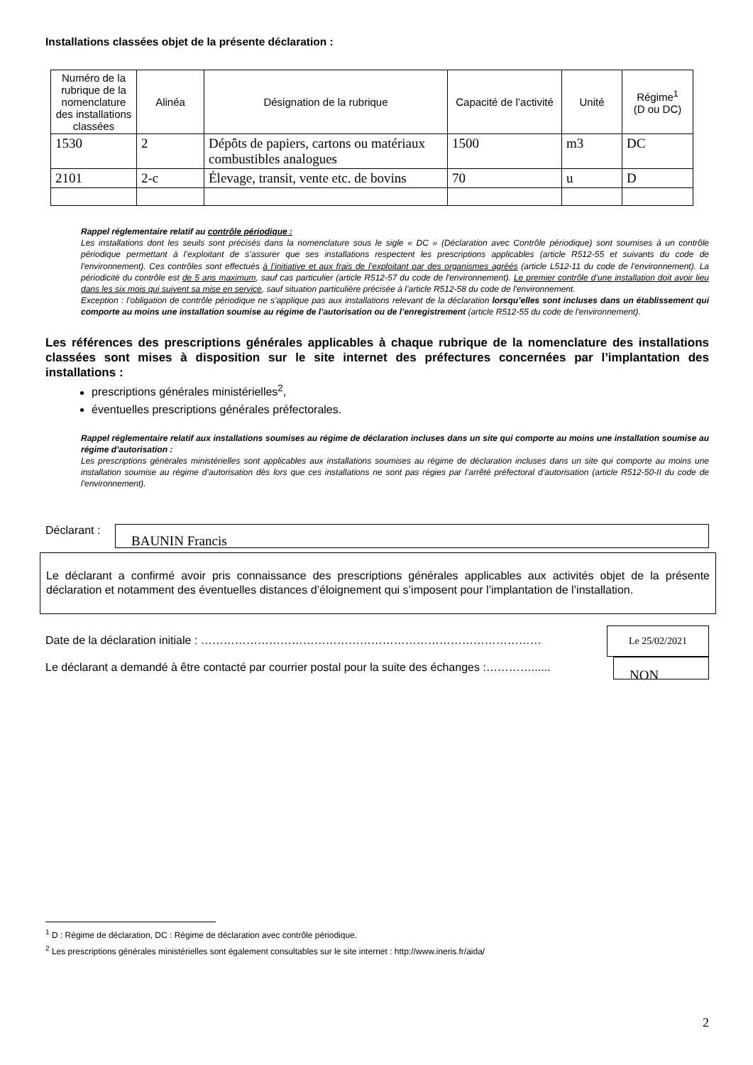Installations classées objet de la présente déclaration :
| Numéro de la rubrique de la nomenclature des installations classées | Alinéa | Désignation de la rubrique | Capacité de l’activité | Unité | Régime<sup>1</sup> (D ou DC) |
| --- | --- | --- | --- | --- | --- |
| 1530 | 2 | Dépôts de papiers, cartons ou matériaux combustibles analogues | 1500 | m3 | DC |
| 2101 | 2-c | Élevage, transit, vente etc. de bovins | 70 | u | D |
Rappel réglementaire relatif au contrôle périodique :
Les installations dont les seuils sont précisés dans la nomenclature sous le sigle « DC » (Déclaration avec Contrôle périodique) sont soumises à un contrôle périodique permettant à l’exploitant de s’assurer que ses installations respectent les prescriptions applicables (article R512-55 et suivants du code de l'environnement). Ces contrôles sont effectués à l’initiative et aux frais de l’exploitant par des organismes agréés (article L512-11 du code de l'environnement). La périodicité du contrôle est de 5 ans maximum, sauf cas particulier (article R512-57 du code de l'environnement). Le premier contrôle d’une installation doit avoir lieu dans les six mois qui suivent sa mise en service, sauf situation particulière précisée à l’article R512-58 du code de l'environnement.
Exception : l’obligation de contrôle périodique ne s’applique pas aux installations relevant de la déclaration lorsqu’elles sont incluses dans un établissement qui comporte au moins une installation soumise au régime de l’autorisation ou de l’enregistrement (article R512-55 du code de l'environnement).
Les références des prescriptions générales applicables à chaque rubrique de la nomenclature des installations classées sont mises à disposition sur le site internet des préfectures concernées par l’implantation des installations :
prescriptions générales ministérielles<sup>2</sup>,
éventuelles prescriptions générales préfectorales.
Rappel réglementaire relatif aux installations soumises au régime de déclaration incluses dans un site qui comporte au moins une installation soumise au régime d’autorisation :
Les prescriptions générales ministérielles sont applicables aux installations soumises au régime de déclaration incluses dans un site qui comporte au moins une installation soumise au régime d’autorisation dès lors que ces installations ne sont pas régies par l’arrêté préfectoral d’autorisation (article R512-50-II du code de l'environnement).
Déclarant :
BAUNIN Francis
Le déclarant a confirmé avoir pris connaissance des prescriptions générales applicables aux activités objet de la présente déclaration et notamment des éventuelles distances d’éloignement qui s’imposent pour l’implantation de l’installation.
Date de la déclaration initiale : ………………………………………………………………………………
Le 25/02/2021
Le déclarant a demandé à être contacté par courrier postal pour la suite des échanges :…………......
NON
<sup>1</sup> D : Régime de déclaration, DC : Régime de déclaration avec contrôle périodique.
<sup>2</sup> Les prescriptions générales ministérielles sont également consultables sur le site internet : http://www.ineris.fr/aida/
2